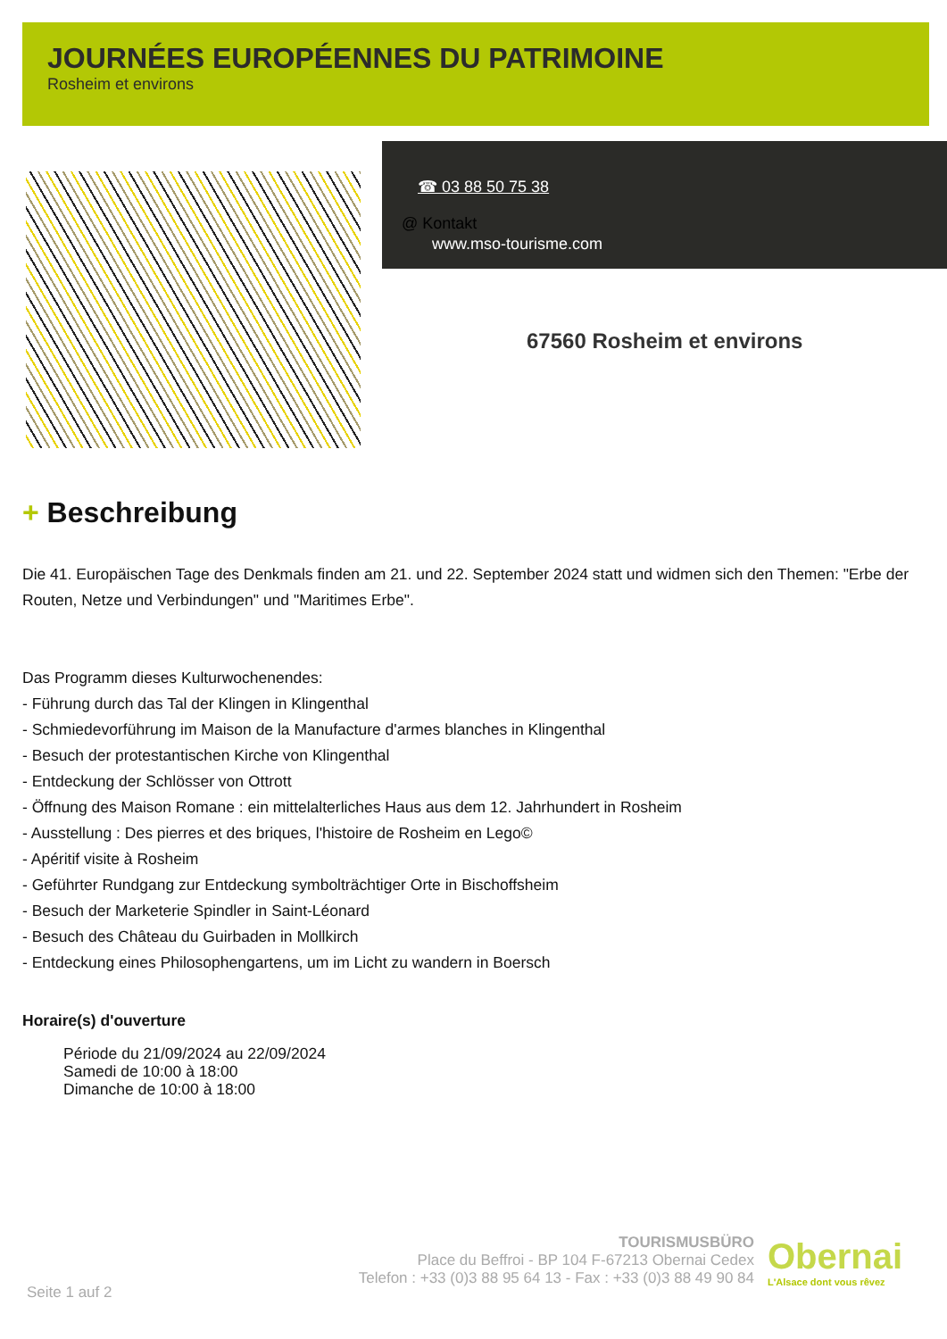JOURNÉES EUROPÉENNES DU PATRIMOINE
Rosheim et environs
☎ 03 88 50 75 38
@ Kontakt
www.mso-tourisme.com
67560 Rosheim et environs
+ Beschreibung
Die 41. Europäischen Tage des Denkmals finden am 21. und 22. September 2024 statt und widmen sich den Themen: "Erbe der Routen, Netze und Verbindungen" und "Maritimes Erbe".
Das Programm dieses Kulturwochenendes:
- Führung durch das Tal der Klingen in Klingenthal
- Schmiedevorführung im Maison de la Manufacture d'armes blanches in Klingenthal
- Besuch der protestantischen Kirche von Klingenthal
- Entdeckung der Schlösser von Ottrott
- Öffnung des Maison Romane : ein mittelalterliches Haus aus dem 12. Jahrhundert in Rosheim
- Ausstellung : Des pierres et des briques, l'histoire de Rosheim en Lego©
- Apéritif visite à Rosheim
- Geführter Rundgang zur Entdeckung symbolträchtiger Orte in Bischoffsheim
- Besuch der Marketerie Spindler in Saint-Léonard
- Besuch des Château du Guirbaden in Mollkirch
- Entdeckung eines Philosophengartens, um im Licht zu wandern in Boersch
Horaire(s) d'ouverture
Période du 21/09/2024 au 22/09/2024
Samedi de 10:00 à 18:00
Dimanche de 10:00 à 18:00
Seite 1 auf 2
TOURISMUSBÜRO
Place du Beffroi - BP 104 F-67213 Obernai Cedex
Telefon : +33 (0)3 88 95 64 13 - Fax : +33 (0)3 88 49 90 84
Obernai
L'Alsace dont vous rêvez